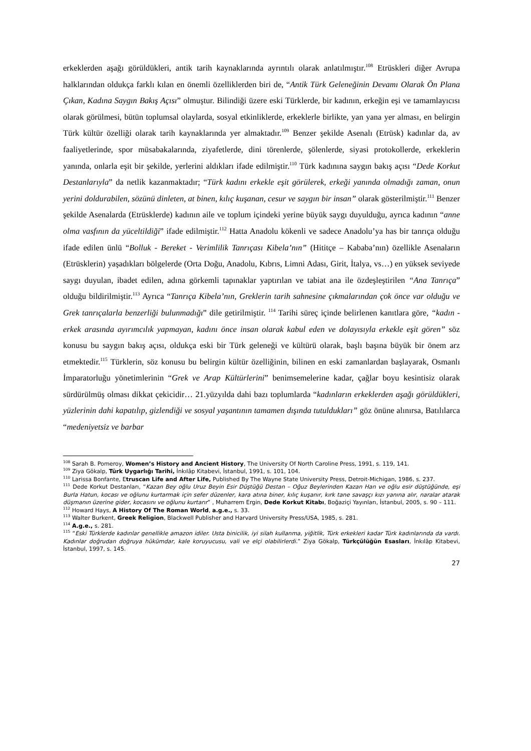erkeklerden aşağı görüldükleri, antik tarih kaynaklarında ayrıntılı olarak anlatılmıştır.<sup>108</sup> Etrüskleri diğer Avrupa halklarından oldukça farklı kılan en önemli özelliklerden biri de, “Antik Türk Geleneğinin Devamı Olarak Ön Plana Çıkan, Kadına Saygın Bakış Açısı” olmuştur. Bilindiği üzere eski Türklerde, bir kadının, erkeğin eşi ve tamamlayıcısı olarak görülmesi, bütün toplumsal olaylarda, sosyal etkinliklerde, erkeklerle birlikte, yan yana yer alması, en belirgin Türk kültür özelliği olarak tarih kaynaklarında yer almaktadır.<sup>109</sup> Benzer şekilde Asenalı (Etrüsk) kadınlar da, av faaliyetlerinde, spor müsabakalarında, ziyafetlerde, dini törenlerde, şölenlerde, siyasi protokollerde, erkeklerin yanında, onlarla eşit bir şekilde, yerlerini aldıkları ifade edilmiştir.<sup>110</sup> Türk kadınına saygın bakış açısı “Dede Korkut Destanlarıyla” da netlik kazanmaktadır; “Türk kadını erkekle eşit görülerek, erkeği yanında olmadığı zaman, onun yerini doldurabilen, sözünü dinleten, at binen, kılıç kuşanan, cesur ve saygın bir insan” olarak gösterilmiştir.<sup>111</sup> Benzer şekilde Asenalarda (Etrüsklerde) kadının aile ve toplum içindeki yerine büyük saygı duyulduğu, ayrıca kadının “anne olma vasfının da yüceltildiği” ifade edilmiştir.<sup>112</sup> Hatta Anadolu kökenli ve sadece Anadolu’ya has bir tanrıça olduğu ifade edilen ünlü “Bolluk - Bereket - Verimlilik Tanrıçası Kibela’nın” (Hititçe – Kababa’nın) özellikle Asenaların (Etrüsklerin) yaşadıkları bölgelerde (Orta Doğu, Anadolu, Kıbrıs, Limni Adası, Girit, İtalya, vs…) en yüksek seviyede saygı duyulan, ibadet edilen, adına görkemli tapınaklar yaptırılan ve tabiat ana ile özdeşleştirilen “Ana Tanrıça” olduğu bildirilmiştir.<sup>113</sup> Ayrıca “Tanrıça Kibela’nın, Greklerin tarih sahnesine çıkmalarından çok önce var olduğu ve Grek tanrıçalarla benzerliği bulunmadığı” dile getirilmiştir. <sup>114</sup> Tarihi süreç içinde belirlenen kanıtlara göre, “kadın - erkek arasında ayırımcılık yapmayan, kadını önce insan olarak kabul eden ve dolayısıyla erkekle eşit gören” söz konusu bu saygın bakış açısı, oldukça eski bir Türk geleneği ve kültürü olarak, başlı başına büyük bir önem arz etmektedir.<sup>115</sup> Türklerin, söz konusu bu belirgin kültür özelliğinin, bilinen en eski zamanlardan başlayarak, Osmanlı İmparatorluğu yönetimlerinin “Grek ve Arap Kültürlerini” benimsemelerine kadar, çağlar boyu kesintisiz olarak sürdürülmüş olması dikkat çekicidir… 21.yüzyılda dahi bazı toplumlarda “kadınların erkeklerden aşağı görüldükleri, yüzlerinin dahi kapatılıp, gizlendiği ve sosyal yaşantının tamamen dışında tutuldukları” göz önüne alınırsa, Batılılarca “medeniyetsiz ve barbar
<sup>108</sup> Sarah B. Pomeroy, Women’s History and Ancient History, The University Of North Caroline Press, 1991, s. 119, 141.
<sup>109</sup> Ziya Gökalp, Türk Uygarlığı Tarihi, İnkılâp Kitabevi, İstanbul, 1991, s. 101, 104.
<sup>110</sup> Larissa Bonfante, Etruscan Life and After Life, Published By The Wayne State University Press, Detroit-Michigan, 1986, s. 237.
<sup>111</sup> Dede Korkut Destanları, “Kazan Bey oğlu Uruz Beyin Esir Düştüğü Destan – Oğuz Beylerinden Kazan Han ve oğlu esir düştüğünde, eşi Burla Hatun, kocası ve oğlunu kurtarmak için sefer düzenler, kara atına biner, kılıç kuşanır, kırk tane savaşçı kızı yanına alır, naralar atarak düşmanın üzerine gider, kocasını ve oğlunu kurtarır” , Muharrem Ergin, Dede Korkut Kitabı, Boğaziçi Yayınları, İstanbul, 2005, s. 90 – 111.
<sup>112</sup> Howard Hays, A History Of The Roman World, a.g.e., s. 33.
<sup>113</sup> Walter Burkent, Greek Religion, Blackwell Publisher and Harvard University Press/USA, 1985, s. 281.
<sup>114</sup> A.g.e., s. 281.
<sup>115</sup> “Eski Türklerde kadınlar genellikle amazon idiler. Usta binicilik, iyi silah kullanma, yiğitlik, Türk erkekleri kadar Türk kadınlarında da vardı. Kadınlar doğrudan doğruya hükümdar, kale koruyucusu, vali ve elçi olabilirlerdi.” Ziya Gökalp, Türkçülüğün Esasları, İnkılâp Kitabevi, İstanbul, 1997, s. 145.
27